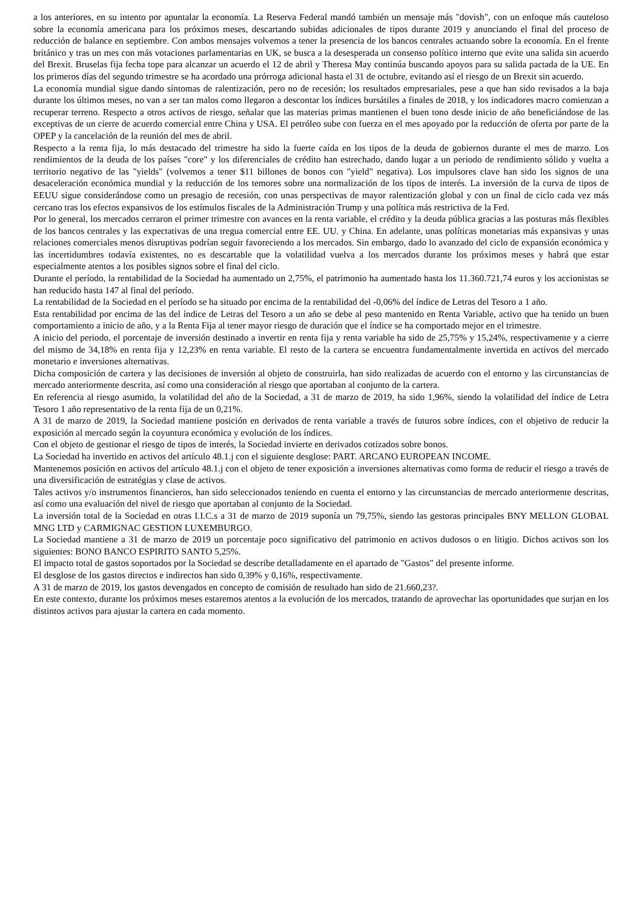a los anteriores, en su intento por apuntalar la economía. La Reserva Federal mandó también un mensaje más "dovish", con un enfoque más cauteloso sobre la economía americana para los próximos meses, descartando subidas adicionales de tipos durante 2019 y anunciando el final del proceso de reducción de balance en septiembre. Con ambos mensajes volvemos a tener la presencia de los bancos centrales actuando sobre la economía. En el frente británico y tras un mes con más votaciones parlamentarias en UK, se busca a la desesperada un consenso político interno que evite una salida sin acuerdo del Brexit. Bruselas fija fecha tope para alcanzar un acuerdo el 12 de abril y Theresa May continúa buscando apoyos para su salida pactada de la UE. En los primeros días del segundo trimestre se ha acordado una prórroga adicional hasta el 31 de octubre, evitando así el riesgo de un Brexit sin acuerdo.
La economía mundial sigue dando síntomas de ralentización, pero no de recesión; los resultados empresariales, pese a que han sido revisados a la baja durante los últimos meses, no van a ser tan malos como llegaron a descontar los índices bursátiles a finales de 2018, y los indicadores macro comienzan a recuperar terreno. Respecto a otros activos de riesgo, señalar que las materias primas mantienen el buen tono desde inicio de año beneficiándose de las exceptivas de un cierre de acuerdo comercial entre China y USA. El petróleo sube con fuerza en el mes apoyado por la reducción de oferta por parte de la OPEP y la cancelación de la reunión del mes de abril.
Respecto a la renta fija, lo más destacado del trimestre ha sido la fuerte caída en los tipos de la deuda de gobiernos durante el mes de marzo. Los rendimientos de la deuda de los países "core" y los diferenciales de crédito han estrechado, dando lugar a un periodo de rendimiento sólido y vuelta a territorio negativo de las "yields" (volvemos a tener $11 billones de bonos con "yield" negativa). Los impulsores clave han sido los signos de una desaceleración económica mundial y la reducción de los temores sobre una normalización de los tipos de interés. La inversión de la curva de tipos de EEUU sigue considerándose como un presagio de recesión, con unas perspectivas de mayor ralentización global y con un final de ciclo cada vez más cercano tras los efectos expansivos de los estímulos fiscales de la Administración Trump y una política más restrictiva de la Fed.
Por lo general, los mercados cerraron el primer trimestre con avances en la renta variable, el crédito y la deuda pública gracias a las posturas más flexibles de los bancos centrales y las expectativas de una tregua comercial entre EE. UU. y China. En adelante, unas políticas monetarias más expansivas y unas relaciones comerciales menos disruptivas podrían seguir favoreciendo a los mercados. Sin embargo, dado lo avanzado del ciclo de expansión económica y las incertidumbres todavía existentes, no es descartable que la volatilidad vuelva a los mercados durante los próximos meses y habrá que estar especialmente atentos a los posibles signos sobre el final del ciclo.
Durante el período, la rentabilidad de la Sociedad ha aumentado un 2,75%, el patrimonio ha aumentado hasta los 11.360.721,74 euros y los accionistas se han reducido hasta 147 al final del período.
La rentabilidad de la Sociedad en el período se ha situado por encima de la rentabilidad del -0,06% del índice de Letras del Tesoro a 1 año.
Esta rentabilidad por encima de las del índice de Letras del Tesoro a un año se debe al peso mantenido en Renta Variable, activo que ha tenido un buen comportamiento a inicio de año, y a la Renta Fija al tener mayor riesgo de duración que el índice se ha comportado mejor en el trimestre.
A inicio del periodo, el porcentaje de inversión destinado a invertir en renta fija y renta variable ha sido de 25,75% y 15,24%, respectivamente y a cierre del mismo de 34,18% en renta fija y 12,23% en renta variable. El resto de la cartera se encuentra fundamentalmente invertida en activos del mercado monetario e inversiones alternativas.
Dicha composición de cartera y las decisiones de inversión al objeto de construirla, han sido realizadas de acuerdo con el entorno y las circunstancias de mercado anteriormente descrita, así como una consideración al riesgo que aportaban al conjunto de la cartera.
En referencia al riesgo asumido, la volatilidad del año de la Sociedad, a 31 de marzo de 2019, ha sido 1,96%, siendo la volatilidad del índice de Letra Tesoro 1 año representativo de la renta fija de un 0,21%.
A 31 de marzo de 2019, la Sociedad mantiene posición en derivados de renta variable a través de futuros sobre índices, con el objetivo de reducir la exposición al mercado según la coyuntura económica y evolución de los índices.
Con el objeto de gestionar el riesgo de tipos de interés, la Sociedad invierte en derivados cotizados sobre bonos.
La Sociedad ha invertido en activos del artículo 48.1.j con el siguiente desglose: PART. ARCANO EUROPEAN INCOME.
Mantenemos posición en activos del artículo 48.1.j con el objeto de tener exposición a inversiones alternativas como forma de reducir el riesgo a través de una diversificación de estratégias y clase de activos.
Tales activos y/o instrumentos financieros, han sido seleccionados teniendo en cuenta el entorno y las circunstancias de mercado anteriormente descritas, así como una evaluación del nivel de riesgo que aportaban al conjunto de la Sociedad.
La inversión total de la Sociedad en otras I.I.C.s a 31 de marzo de 2019 suponía un 79,75%, siendo las gestoras principales BNY MELLON GLOBAL MNG LTD y CARMIGNAC GESTION LUXEMBURGO.
La Sociedad mantiene a 31 de marzo de 2019 un porcentaje poco significativo del patrimonio en activos dudosos o en litigio. Dichos activos son los siguientes: BONO BANCO ESPIRITO SANTO 5,25%.
El impacto total de gastos soportados por la Sociedad se describe detalladamente en el apartado de "Gastos" del presente informe.
El desglose de los gastos directos e indirectos han sido 0,39% y 0,16%, respectivamente.
A 31 de marzo de 2019, los gastos devengados en concepto de comisión de resultado han sido de 21.660,23?.
En este contexto, durante los próximos meses estaremos atentos a la evolución de los mercados, tratando de aprovechar las oportunidades que surjan en los distintos activos para ajustar la cartera en cada momento.